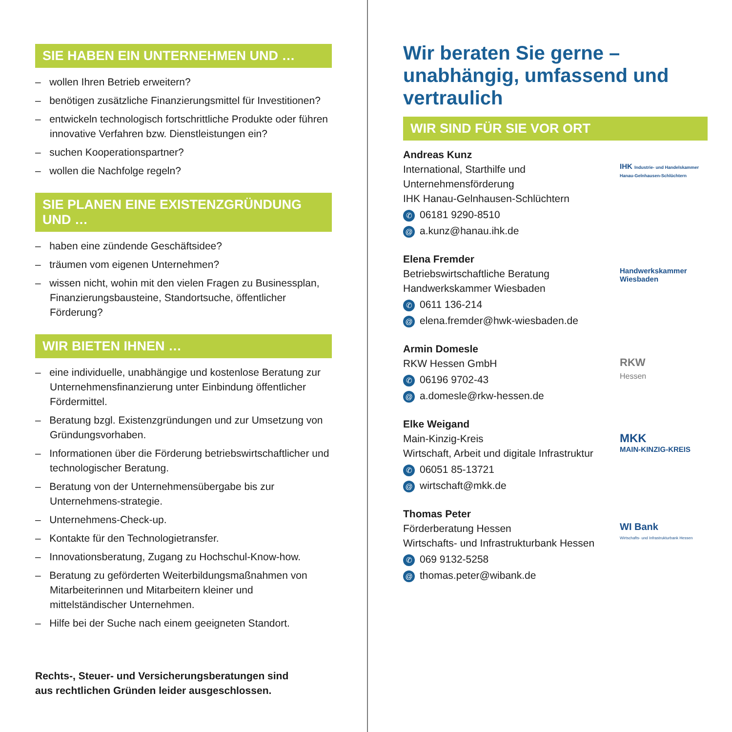SIE HABEN EIN UNTERNEHMEN UND …
– wollen Ihren Betrieb erweitern?
– benötigen zusätzliche Finanzierungsmittel für Investitionen?
– entwickeln technologisch fortschrittliche Produkte oder führen innovative Verfahren bzw. Dienstleistungen ein?
– suchen Kooperationspartner?
– wollen die Nachfolge regeln?
SIE PLANEN EINE EXISTENZGRÜNDUNG UND …
– haben eine zündende Geschäftsidee?
– träumen vom eigenen Unternehmen?
– wissen nicht, wohin mit den vielen Fragen zu Businessplan, Finanzierungsbausteine, Standortsuche, öffentlicher Förderung?
WIR BIETEN IHNEN …
– eine individuelle, unabhängige und kostenlose Beratung zur Unternehmensfinanzierung unter Einbindung öffentlicher Fördermittel.
– Beratung bzgl. Existenzgründungen und zur Umsetzung von Gründungsvorhaben.
– Informationen über die Förderung betriebswirtschaftlicher und technologischer Beratung.
– Beratung von der Unternehmensübergabe bis zur Unternehmens-strategie.
– Unternehmens-Check-up.
– Kontakte für den Technologietransfer.
– Innovationsberatung, Zugang zu Hochschul-Know-how.
– Beratung zu geförderten Weiterbildungsmaßnahmen von Mitarbeiterinnen und Mitarbeitern kleiner und mittelständischer Unternehmen.
– Hilfe bei der Suche nach einem geeigneten Standort.
Rechts-, Steuer- und Versicherungsberatungen sind
aus rechtlichen Gründen leider ausgeschlossen.
Wir beraten Sie gerne – unabhängig, umfassend und vertraulich
WIR SIND FÜR SIE VOR ORT
Andreas Kunz
International, Starthilfe und
Unternehmensförderung
IHK Hanau-Gelnhausen-Schlüchtern
✆ 06181 9290-8510
@ a.kunz@hanau.ihk.de
IHK Industrie- und Handelskammer Hanau-Gelnhausen-Schlüchtern
Elena Fremder
Betriebswirtschaftliche Beratung
Handwerkskammer Wiesbaden
✆ 0611 136-214
@ elena.fremder@hwk-wiesbaden.de
Handwerkskammer
Wiesbaden
Armin Domesle
RKW Hessen GmbH
✆ 06196 9702-43
@ a.domesle@rkw-hessen.de
RKW
Hessen
Elke Weigand
Main-Kinzig-Kreis
Wirtschaft, Arbeit und digitale Infrastruktur
✆ 06051 85-13721
@ wirtschaft@mkk.de
MKK
MAIN-KINZIG-KREIS
Thomas Peter
Förderberatung Hessen
Wirtschafts- und Infrastrukturbank Hessen
✆ 069 9132-5258
@ thomas.peter@wibank.de
WI Bank
Wirtschafts- und Infrastrukturbank Hessen